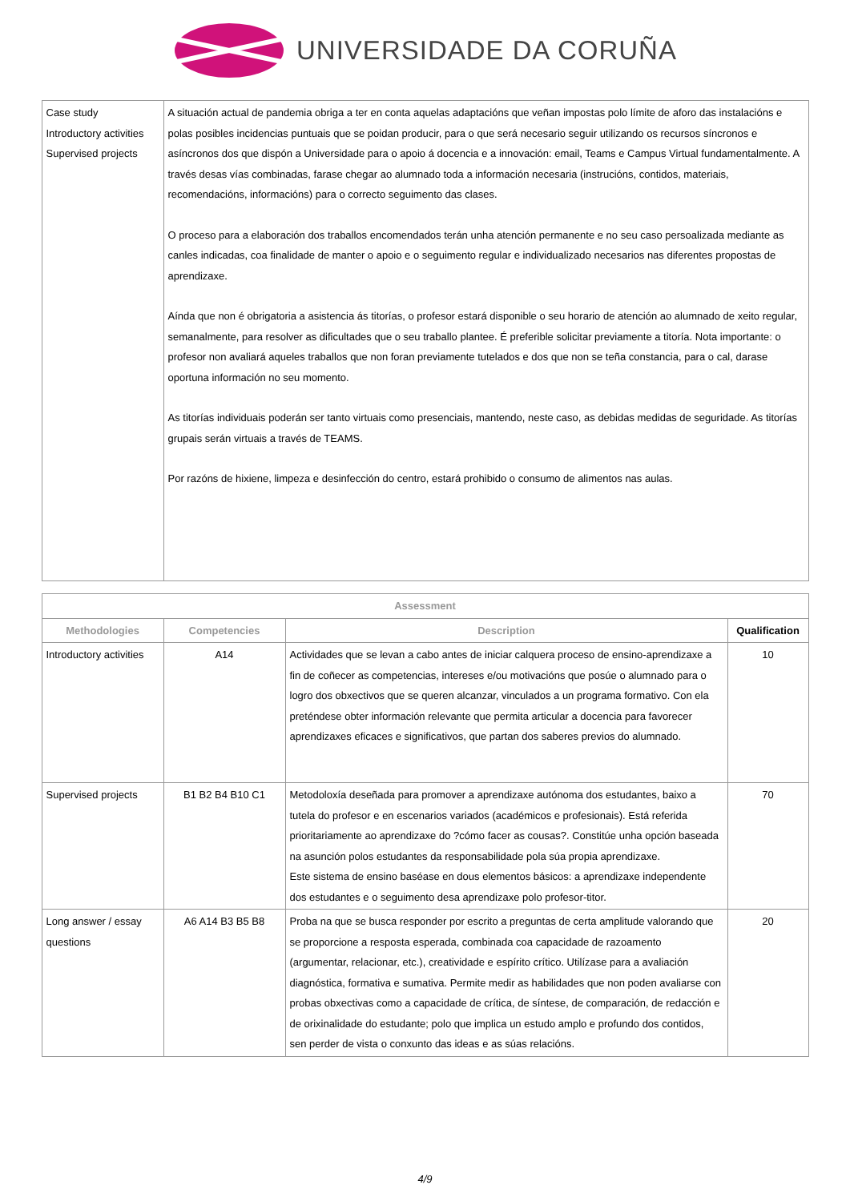UNIVERSIDADE DA CORUÑA
| Case study Introductory activities Supervised projects | A situación actual de pandemia obriga a ter en conta aquelas adaptacións que veñan impostas polo límite de aforo das instalacións e polas posibles incidencias puntuais que se poidan producir, para o que será necesario seguir utilizando os recursos síncronos e asíncronos dos que dispón a Universidade para o apoio á docencia e a innovación: email, Teams e Campus Virtual fundamentalmente. A través desas vías combinadas, farase chegar ao alumnado toda a información necesaria (instrucións, contidos, materiais, recomendacións, informacións) para o correcto seguimento das clases. O proceso para a elaboración dos traballos encomendados terán unha atención permanente e no seu caso persoalizada mediante as canles indicadas, coa finalidade de manter o apoio e o seguimento regular e individualizado necesarios nas diferentes propostas de aprendizaxe. Aínda que non é obrigatoria a asistencia ás titorías, o profesor estará disponible o seu horario de atención ao alumnado de xeito regular, semanalmente, para resolver as dificultades que o seu traballo plantee. É preferible solicitar previamente a titoría. Nota importante: o profesor non avaliará aqueles traballos que non foran previamente tutelados e dos que non se teña constancia, para o cal, darase oportuna información no seu momento. As titorías individuais poderán ser tanto virtuais como presenciais, mantendo, neste caso, as debidas medidas de seguridade. As titorías grupais serán virtuais a través de TEAMS. Por razóns de hixiene, limpeza e desinfección do centro, estará prohibido o consumo de alimentos nas aulas. |
| Assessment | | | |
| --- | --- | --- | --- |
| Methodologies | Competencies | Description | Qualification |
| Introductory activities | A14 | Actividades que se levan a cabo antes de iniciar calquera proceso de ensino-aprendizaxe a fin de coñecer as competencias, intereses e/ou motivacións que posúe o alumnado para o logro dos obxectivos que se queren alcanzar, vinculados a un programa formativo. Con ela preténdese obter información relevante que permita articular a docencia para favorecer aprendizaxes eficaces e significativos, que partan dos saberes previos do alumnado. | 10 |
| Supervised projects | B1 B2 B4 B10 C1 | Metodoloxía deseñada para promover a aprendizaxe autónoma dos estudantes, baixo a tutela do profesor e en escenarios variados (académicos e profesionais). Está referida prioritariamente ao aprendizaxe do ?cómo facer as cousas?. Constitúe unha opción baseada na asunción polos estudantes da responsabilidade pola súa propia aprendizaxe. Este sistema de ensino baséase en dous elementos básicos: a aprendizaxe independente dos estudantes e o seguimento desa aprendizaxe polo profesor-titor. | 70 |
| Long answer / essay questions | A6 A14 B3 B5 B8 | Proba na que se busca responder por escrito a preguntas de certa amplitude valorando que se proporcione a resposta esperada, combinada coa capacidade de razoamento (argumentar, relacionar, etc.), creatividade e espírito crítico. Utilízase para a avaliación diagnóstica, formativa e sumativa. Permite medir as habilidades que non poden avaliarse con probas obxectivas como a capacidade de crítica, de síntese, de comparación, de redacción e de orixinalidade do estudante; polo que implica un estudo amplo e profundo dos contidos, sen perder de vista o conxunto das ideas e as súas relacións. | 20 |
4/9